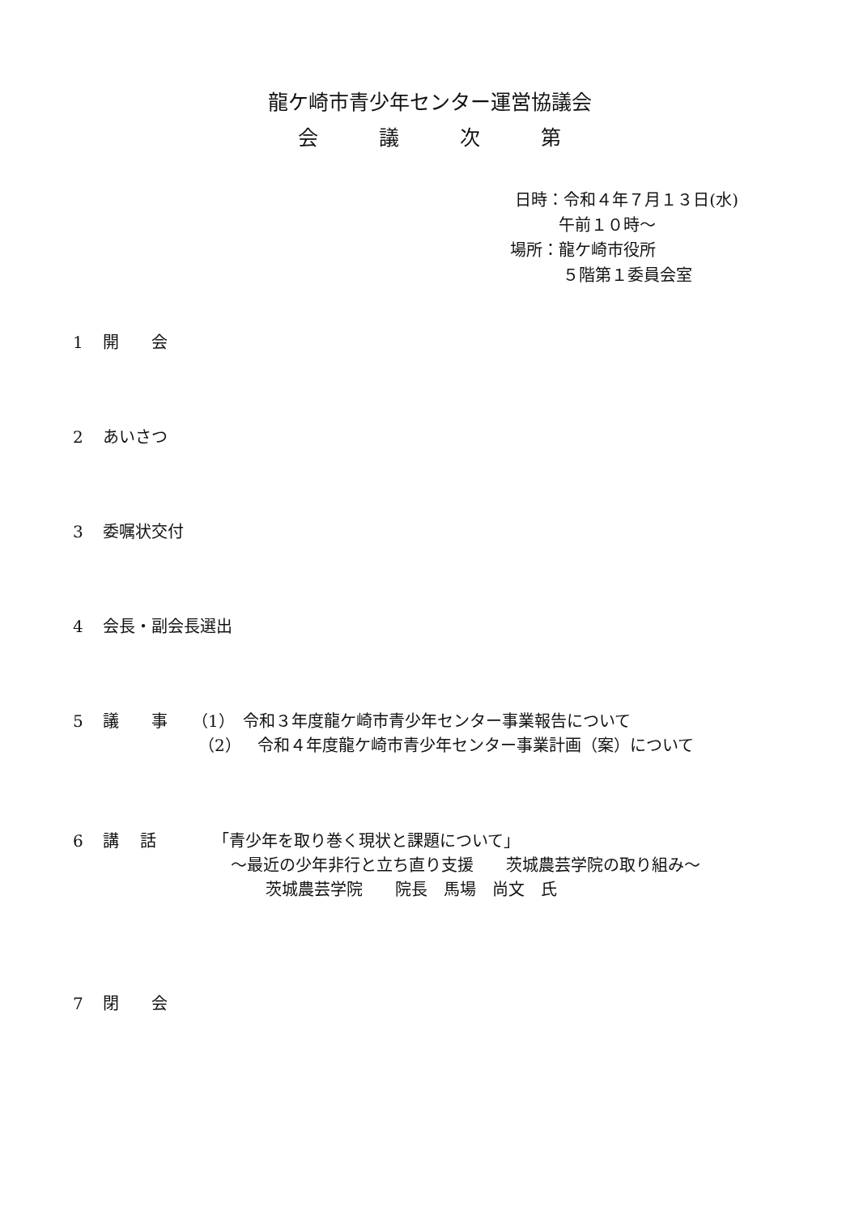龍ケ崎市青少年センター運営協議会
会　　　議　　　次　　　第
日時：令和４年７月１３日(水)
午前１０時～
場所：龍ケ崎市役所
５階第１委員会室
1 開　　会
2 あいさつ
3 委嘱状交付
4 会長・副会長選出
5 議　　事　　（1）　令和３年度龍ケ崎市青少年センター事業報告について
（2）　令和４年度龍ケ崎市青少年センター事業計画（案）について
6 講　 話　　　　「青少年を取り巻く現状と課題について」
～最近の少年非行と立ち直り支援　　茨城農芸学院の取り組み～
茨城農芸学院　　院長　馬場　尚文　氏
7 閉　　会